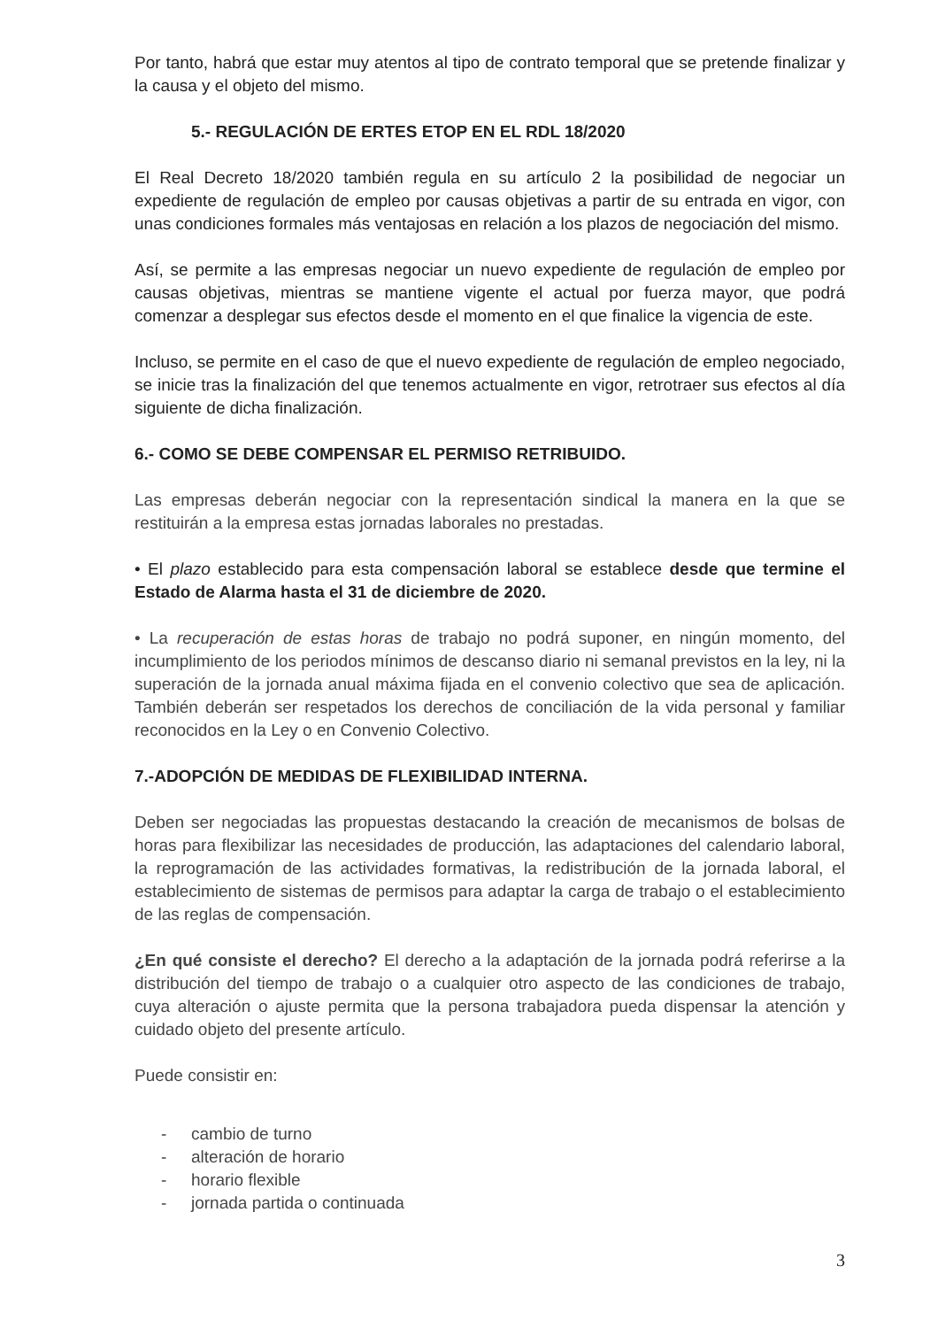Por tanto, habrá que estar muy atentos al tipo de contrato temporal que se pretende finalizar y la causa y el objeto del mismo.
5.- REGULACIÓN DE ERTES ETOP EN EL RDL 18/2020
El Real Decreto 18/2020 también regula en su artículo 2 la posibilidad de negociar un expediente de regulación de empleo por causas objetivas a partir de su entrada en vigor, con unas condiciones formales más ventajosas en relación a los plazos de negociación del mismo.
Así, se permite a las empresas negociar un nuevo expediente de regulación de empleo por causas objetivas, mientras se mantiene vigente el actual por fuerza mayor, que podrá comenzar a desplegar sus efectos desde el momento en el que finalice la vigencia de este.
Incluso, se permite en el caso de que el nuevo expediente de regulación de empleo negociado, se inicie tras la finalización del que tenemos actualmente en vigor, retrotraer sus efectos al día siguiente de dicha finalización.
6.- COMO SE DEBE COMPENSAR EL PERMISO RETRIBUIDO.
Las empresas deberán negociar con la representación sindical la manera en la que se restituirán a la empresa estas jornadas laborales no prestadas.
• El plazo establecido para esta compensación laboral se establece desde que termine el Estado de Alarma hasta el 31 de diciembre de 2020.
• La recuperación de estas horas de trabajo no podrá suponer, en ningún momento, del incumplimiento de los periodos mínimos de descanso diario ni semanal previstos en la ley, ni la superación de la jornada anual máxima fijada en el convenio colectivo que sea de aplicación. También deberán ser respetados los derechos de conciliación de la vida personal y familiar reconocidos en la Ley o en Convenio Colectivo.
7.-ADOPCIÓN DE MEDIDAS DE FLEXIBILIDAD INTERNA.
Deben ser negociadas las propuestas destacando la creación de mecanismos de bolsas de horas para flexibilizar las necesidades de producción, las adaptaciones del calendario laboral, la reprogramación de las actividades formativas, la redistribución de la jornada laboral, el establecimiento de sistemas de permisos para adaptar la carga de trabajo o el establecimiento de las reglas de compensación.
¿En qué consiste el derecho? El derecho a la adaptación de la jornada podrá referirse a la distribución del tiempo de trabajo o a cualquier otro aspecto de las condiciones de trabajo, cuya alteración o ajuste permita que la persona trabajadora pueda dispensar la atención y cuidado objeto del presente artículo.
Puede consistir en:
- cambio de turno
- alteración de horario
- horario flexible
- jornada partida o continuada
3